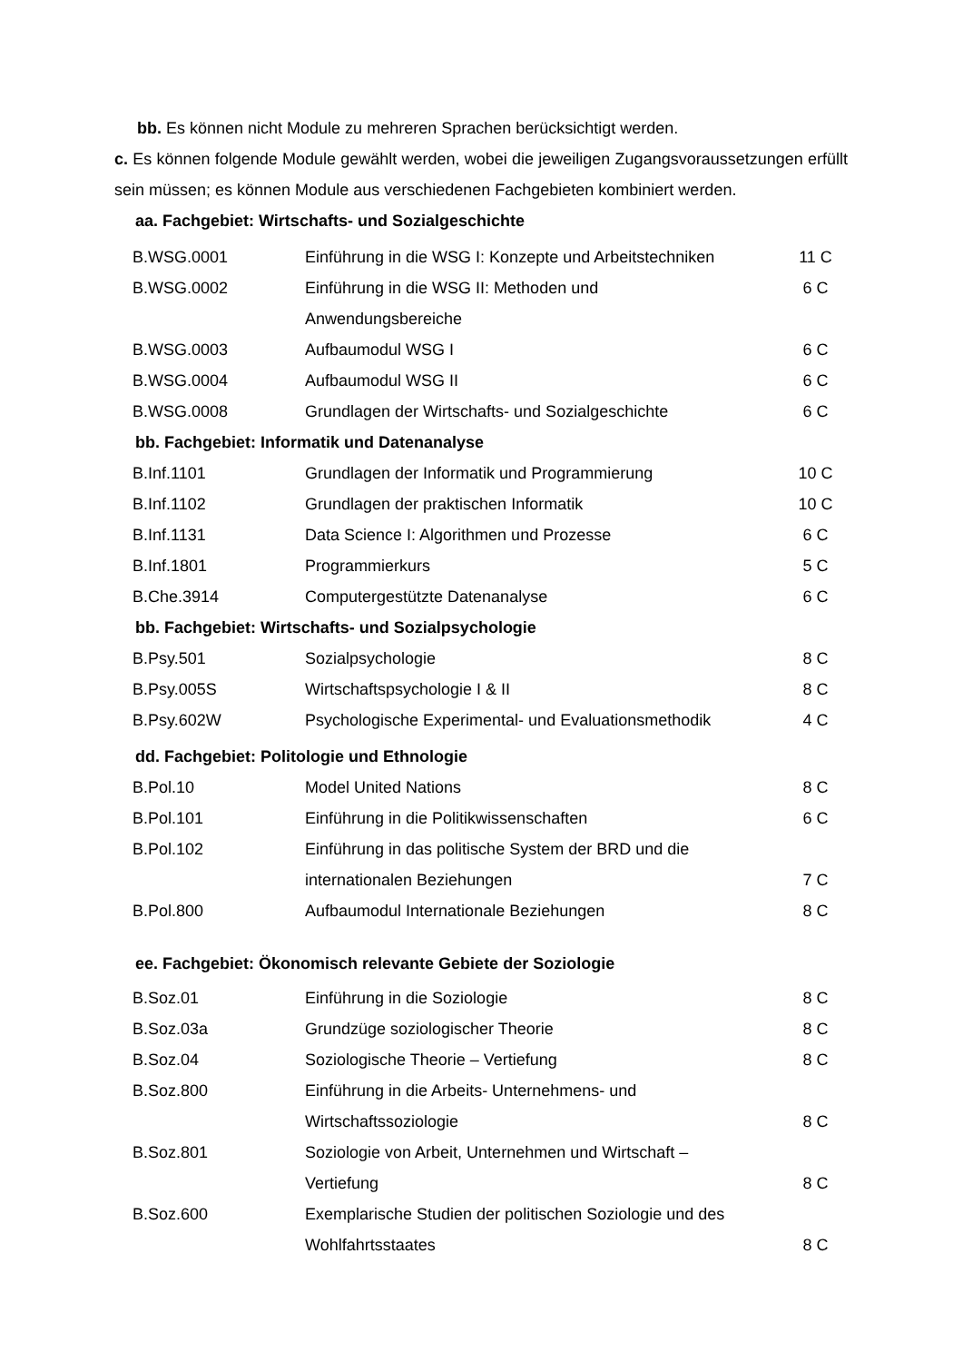bb. Es können nicht Module zu mehreren Sprachen berücksichtigt werden.
c. Es können folgende Module gewählt werden, wobei die jeweiligen Zugangsvoraussetzungen erfüllt sein müssen; es können Module aus verschiedenen Fachgebieten kombiniert werden.
aa. Fachgebiet: Wirtschafts- und Sozialgeschichte
| B.WSG.0001 | Einführung in die WSG I: Konzepte und Arbeitstechniken | 11 C |
| B.WSG.0002 | Einführung in die WSG II: Methoden und Anwendungsbereiche | 6 C |
| B.WSG.0003 | Aufbaumodul WSG I | 6 C |
| B.WSG.0004 | Aufbaumodul WSG II | 6 C |
| B.WSG.0008 | Grundlagen der Wirtschafts- und Sozialgeschichte | 6 C |
bb. Fachgebiet: Informatik und Datenanalyse
| B.Inf.1101 | Grundlagen der Informatik und Programmierung | 10 C |
| B.Inf.1102 | Grundlagen der praktischen Informatik | 10 C |
| B.Inf.1131 | Data Science I: Algorithmen und Prozesse | 6 C |
| B.Inf.1801 | Programmierkurs | 5 C |
| B.Che.3914 | Computergestützte Datenanalyse | 6 C |
bb. Fachgebiet: Wirtschafts- und Sozialpsychologie
| B.Psy.501 | Sozialpsychologie | 8 C |
| B.Psy.005S | Wirtschaftspsychologie I & II | 8 C |
| B.Psy.602W | Psychologische Experimental- und Evaluationsmethodik | 4 C |
dd. Fachgebiet: Politologie und Ethnologie
| B.Pol.10 | Model United Nations | 8 C |
| B.Pol.101 | Einführung in die Politikwissenschaften | 6 C |
| B.Pol.102 | Einführung in das politische System der BRD und die internationalen Beziehungen | 7 C |
| B.Pol.800 | Aufbaumodul Internationale Beziehungen | 8 C |
ee. Fachgebiet: Ökonomisch relevante Gebiete der Soziologie
| B.Soz.01 | Einführung in die Soziologie | 8 C |
| B.Soz.03a | Grundzüge soziologischer Theorie | 8 C |
| B.Soz.04 | Soziologische Theorie – Vertiefung | 8 C |
| B.Soz.800 | Einführung in die Arbeits- Unternehmens- und Wirtschaftssoziologie | 8 C |
| B.Soz.801 | Soziologie von Arbeit, Unternehmen und Wirtschaft – Vertiefung | 8 C |
| B.Soz.600 | Exemplarische Studien der politischen Soziologie und des Wohlfahrtsstaates | 8 C |